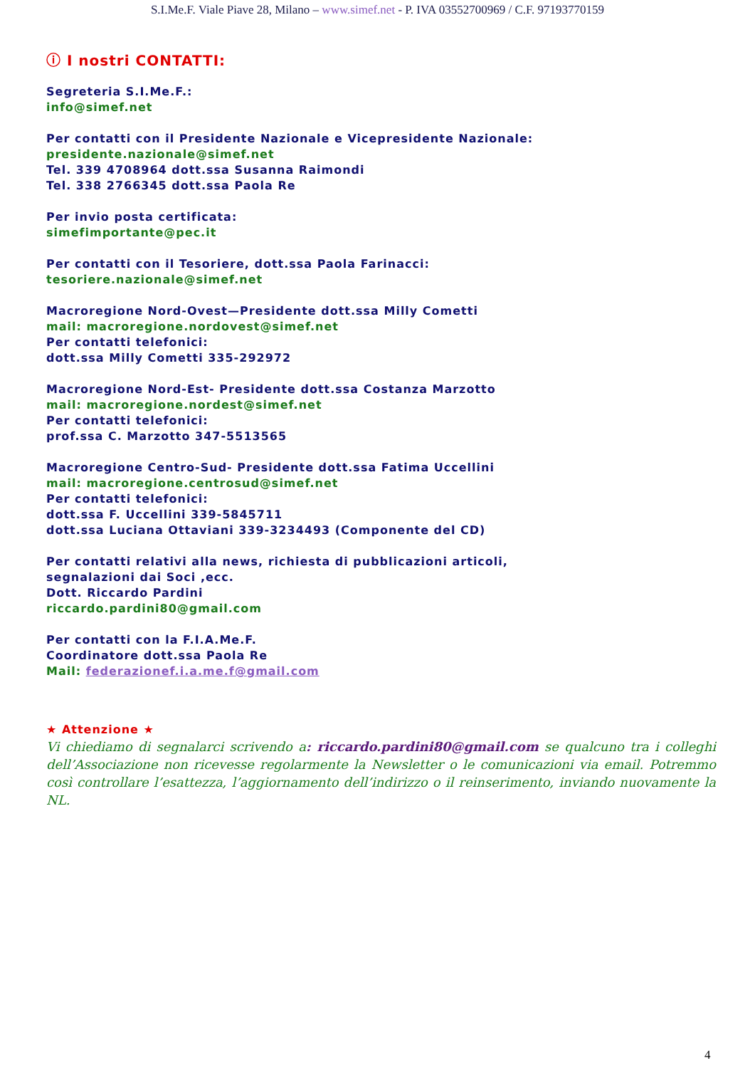S.I.Me.F. Viale Piave 28, Milano – www.simef.net - P. IVA 03552700969 / C.F. 97193770159
ⓘ I nostri CONTATTI:
Segreteria S.I.Me.F.:
info@simef.net
Per contatti con il Presidente Nazionale e Vicepresidente Nazionale:
presidente.nazionale@simef.net
Tel. 339 4708964 dott.ssa Susanna Raimondi
Tel. 338 2766345 dott.ssa Paola Re
Per invio posta certificata:
simefimportante@pec.it
Per contatti con il Tesoriere, dott.ssa Paola Farinacci:
tesoriere.nazionale@simef.net
Macroregione Nord-Ovest—Presidente dott.ssa Milly Cometti
mail: macroregione.nordovest@simef.net
Per contatti telefonici:
dott.ssa Milly Cometti 335-292972
Macroregione Nord-Est- Presidente dott.ssa Costanza Marzotto
mail: macroregione.nordest@simef.net
Per contatti telefonici:
prof.ssa C. Marzotto 347-5513565
Macroregione Centro-Sud- Presidente dott.ssa Fatima Uccellini
mail: macroregione.centrosud@simef.net
Per contatti telefonici:
dott.ssa F. Uccellini 339-5845711
dott.ssa Luciana Ottaviani 339-3234493 (Componente del CD)
Per contatti relativi alla news, richiesta di pubblicazioni articoli,
segnalazioni dai Soci ,ecc.
Dott. Riccardo Pardini
riccardo.pardini80@gmail.com
Per contatti con la F.I.A.Me.F.
Coordinatore dott.ssa Paola Re
Mail: federazionef.i.a.me.f@gmail.com
★ Attenzione ★
Vi chiediamo di segnalarci scrivendo a: riccardo.pardini80@gmail.com se qualcuno tra i colleghi dell’Associazione non ricevesse regolarmente la Newsletter o le comunicazioni via email. Potremmo così controllare l’esattezza, l’aggiornamento dell’indirizzo o il reinserimento, inviando nuovamente la NL.
4